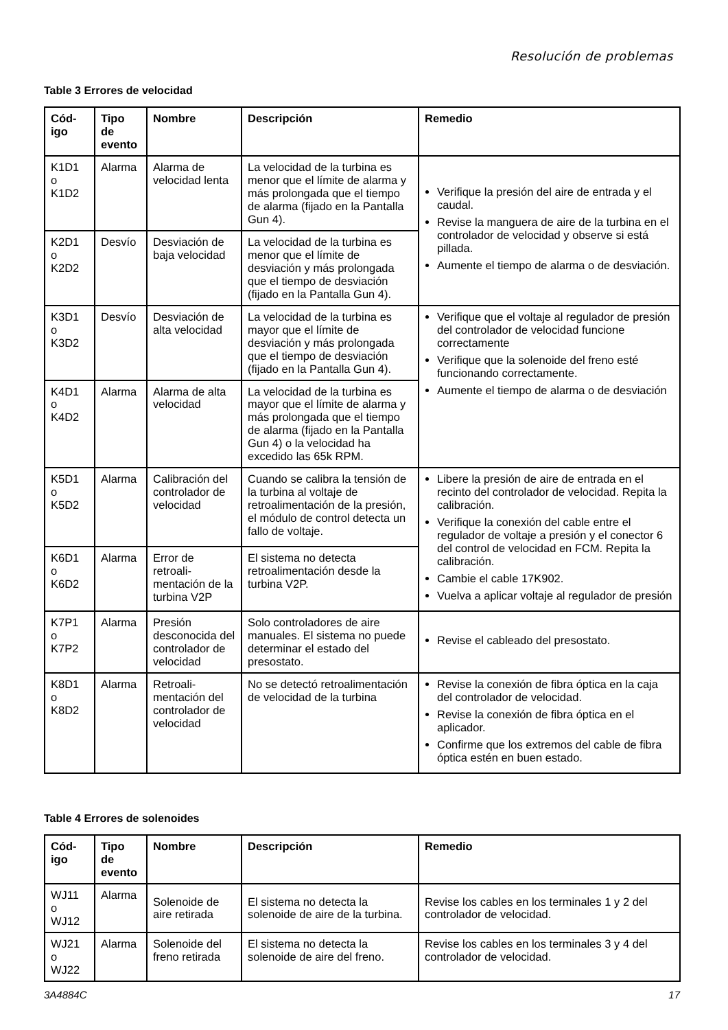Resolución de problemas
Table 3 Errores de velocidad
| Cód- igo | Tipo de evento | Nombre | Descripción | Remedio |
| --- | --- | --- | --- | --- |
| K1D1 o K1D2 | Alarma | Alarma de velocidad lenta | La velocidad de la turbina es menor que el límite de alarma y más prolongada que el tiempo de alarma (fijado en la Pantalla Gun 4). | Verifique la presión del aire de entrada y el caudal. Revise la manguera de aire de la turbina en el controlador de velocidad y observe si está pillada. Aumente el tiempo de alarma o de desviación. |
| K2D1 o K2D2 | Desvío | Desviación de baja velocidad | La velocidad de la turbina es menor que el límite de desviación y más prolongada que el tiempo de desviación (fijado en la Pantalla Gun 4). | |
| K3D1 o K3D2 | Desvío | Desviación de alta velocidad | La velocidad de la turbina es mayor que el límite de desviación y más prolongada que el tiempo de desviación (fijado en la Pantalla Gun 4). | Verifique que el voltaje al regulador de presión del controlador de velocidad funcione correctamente Verifique que la solenoide del freno esté funcionando correctamente. Aumente el tiempo de alarma o de desviación |
| K4D1 o K4D2 | Alarma | Alarma de alta velocidad | La velocidad de la turbina es mayor que el límite de alarma y más prolongada que el tiempo de alarma (fijado en la Pantalla Gun 4) o la velocidad ha excedido las 65k RPM. | |
| K5D1 o K5D2 | Alarma | Calibración del controlador de velocidad | Cuando se calibra la tensión de la turbina al voltaje de retroalimentación de la presión, el módulo de control detecta un fallo de voltaje. | Libere la presión de aire de entrada en el recinto del controlador de velocidad. Repita la calibración. Verifique la conexión del cable entre el regulador de voltaje a presión y el conector 6 del control de velocidad en FCM. Repita la calibración. Cambie el cable 17K902. Vuelva a aplicar voltaje al regulador de presión |
| K6D1 o K6D2 | Alarma | Error de retroali-mentación de la turbina V2P | El sistema no detecta retroalimentación desde la turbina V2P. | |
| K7P1 o K7P2 | Alarma | Presión desconocida del controlador de velocidad | Solo controladores de aire manuales. El sistema no puede determinar el estado del presostato. | Revise el cableado del presostato. |
| K8D1 o K8D2 | Alarma | Retroali-mentación del controlador de velocidad | No se detectó retroalimentación de velocidad de la turbina | Revise la conexión de fibra óptica en la caja del controlador de velocidad. Revise la conexión de fibra óptica en el aplicador. Confirme que los extremos del cable de fibra óptica estén en buen estado. |
Table 4 Errores de solenoides
| Cód- igo | Tipo de evento | Nombre | Descripción | Remedio |
| --- | --- | --- | --- | --- |
| WJ11 o WJ12 | Alarma | Solenoide de aire retirada | El sistema no detecta la solenoide de aire de la turbina. | Revise los cables en los terminales 1 y 2 del controlador de velocidad. |
| WJ21 o WJ22 | Alarma | Solenoide del freno retirada | El sistema no detecta la solenoide de aire del freno. | Revise los cables en los terminales 3 y 4 del controlador de velocidad. |
3A4884C 17